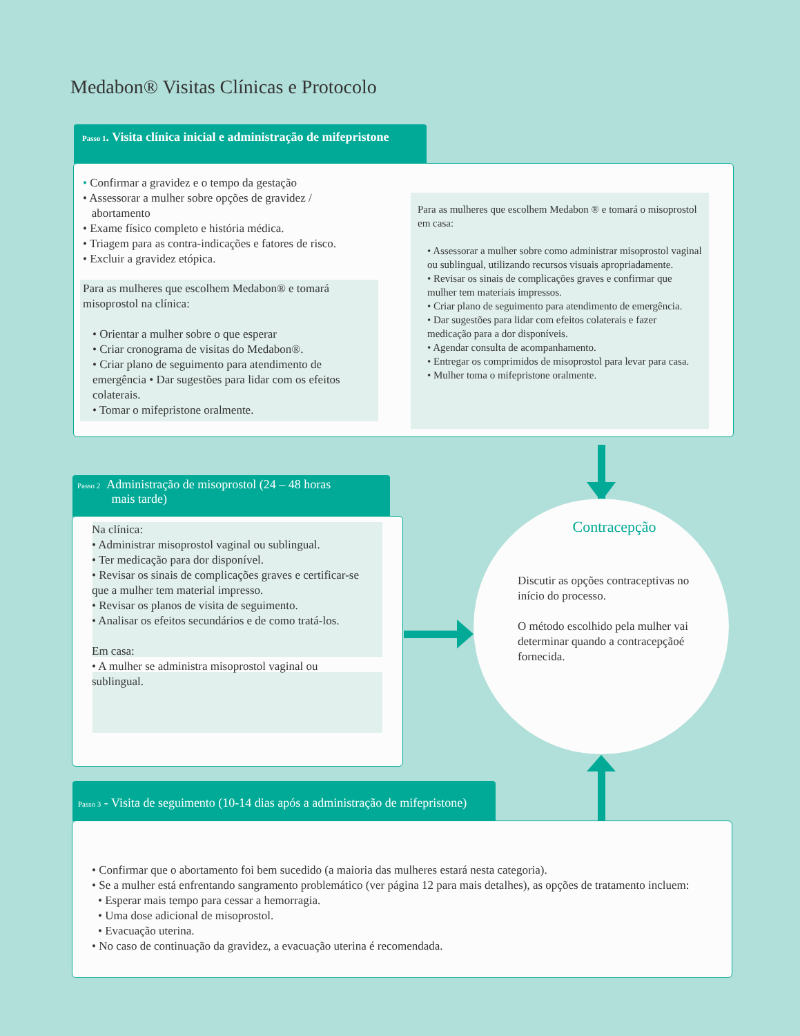Medabon® Visitas Clínicas e Protocolo
Passo 1. Visita clínica inicial e administração de mifepristone
• Confirmar a gravidez e o tempo da gestação
• Assessorar a mulher sobre opções de gravidez /
abortamento
• Exame físico completo e história médica.
• Triagem para as contra-indicações e fatores de risco.
• Excluir a gravidez etópica.
Para as mulheres que escolhem Medabon® e tomará misoprostol na clínica:
• Orientar a mulher sobre o que esperar
• Criar cronograma de visitas do Medabon®.
• Criar plano de seguimento para atendimento de emergência • Dar sugestões para lidar com os efeitos colaterais.
• Tomar o mifepristone oralmente.
Para as mulheres que escolhem Medabon ® e tomará o misoprostol em casa:
• Assessorar a mulher sobre como administrar misoprostol vaginal ou sublingual, utilizando recursos visuais apropriadamente.
• Revisar os sinais de complicações graves e confirmar que mulher tem materiais impressos.
• Criar plano de seguimento para atendimento de emergência.
• Dar sugestões para lidar com efeitos colaterais e fazer medicação para a dor disponíveis.
• Agendar consulta de acompanhamento.
• Entregar os comprimidos de misoprostol para levar para casa.
• Mulher toma o mifepristone oralmente.
Passo 2 Administração de misoprostol (24 – 48 horas
mais tarde)
Na clínica:
• Administrar misoprostol vaginal ou sublingual.
• Ter medicação para dor disponível.
• Revisar os sinais de complicações graves e certificar-se que a mulher tem material impresso.
• Revisar os planos de visita de seguimento.
• Analisar os efeitos secundários e de como tratá-los.
Em casa:
• A mulher se administra misoprostol vaginal ou sublingual.
Contracepção
Discutir as opções contraceptivas no início do processo.
O método escolhido pela mulher vai determinar quando a contracepçãoé fornecida.
Passo 3 - Visita de seguimento (10-14 dias após a administração de mifepristone)
• Confirmar que o abortamento foi bem sucedido (a maioria das mulheres estará nesta categoria).
• Se a mulher está enfrentando sangramento problemático (ver página 12 para mais detalhes), as opções de tratamento incluem:
• Esperar mais tempo para cessar a hemorragia.
• Uma dose adicional de misoprostol.
• Evacuação uterina.
• No caso de continuação da gravidez, a evacuação uterina é recomendada.